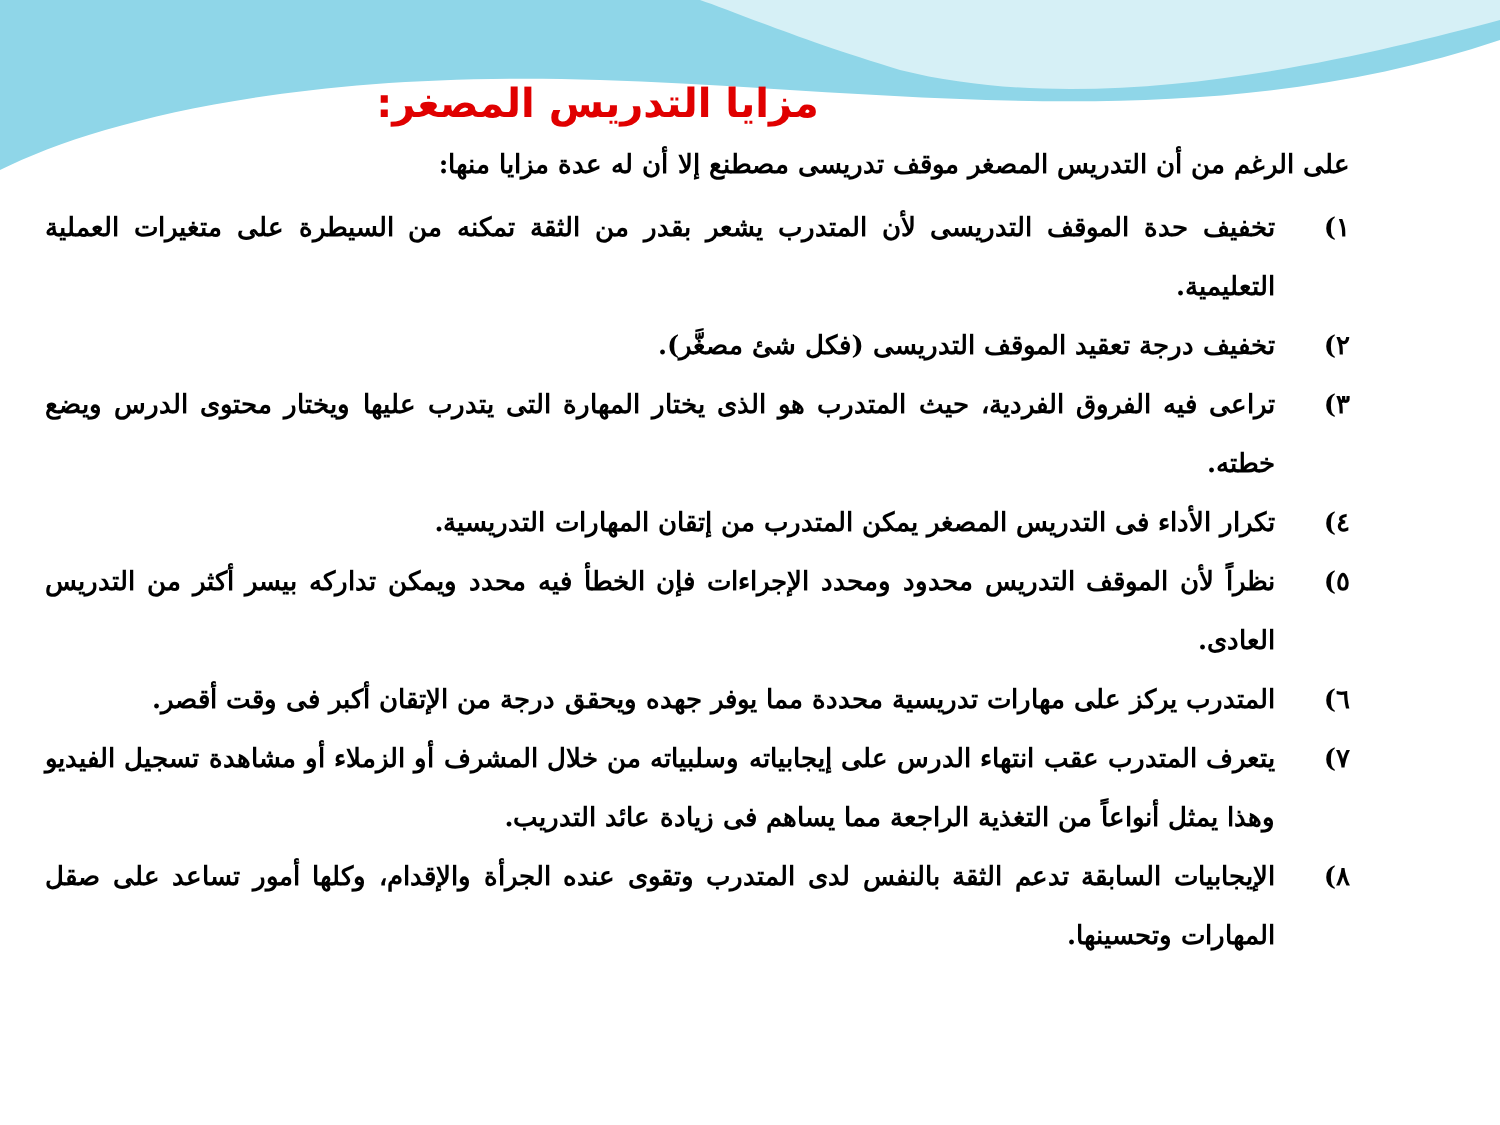مزايا التدريس المصغر:
على الرغم من أن التدريس المصغر موقف تدريسى مصطنع إلا أن له عدة مزايا منها:
١) تخفيف حدة الموقف التدريسى لأن المتدرب يشعر بقدر من الثقة تمكنه من السيطرة على متغيرات العملية التعليمية.
٢) تخفيف درجة تعقيد الموقف التدريسى (فكل شئ مصغَّر).
٣) تراعى فيه الفروق الفردية، حيث المتدرب هو الذى يختار المهارة التى يتدرب عليها ويختار محتوى الدرس ويضع خطته.
٤) تكرار الأداء فى التدريس المصغر يمكن المتدرب من إتقان المهارات التدريسية.
٥) نظراً لأن الموقف التدريس محدود ومحدد الإجراءات فإن الخطأ فيه محدد ويمكن تداركه بيسر أكثر من التدريس العادى.
٦) المتدرب يركز على مهارات تدريسية محددة مما يوفر جهده ويحقق درجة من الإتقان أكبر فى وقت أقصر.
٧) يتعرف المتدرب عقب انتهاء الدرس على إيجابياته وسلبياته من خلال المشرف أو الزملاء أو مشاهدة تسجيل الفيديو وهذا يمثل أنواعاً من التغذية الراجعة مما يساهم فى زيادة عائد التدريب.
٨) الإيجابيات السابقة تدعم الثقة بالنفس لدى المتدرب وتقوى عنده الجرأة والإقدام، وكلها أمور تساعد على صقل المهارات وتحسينها.